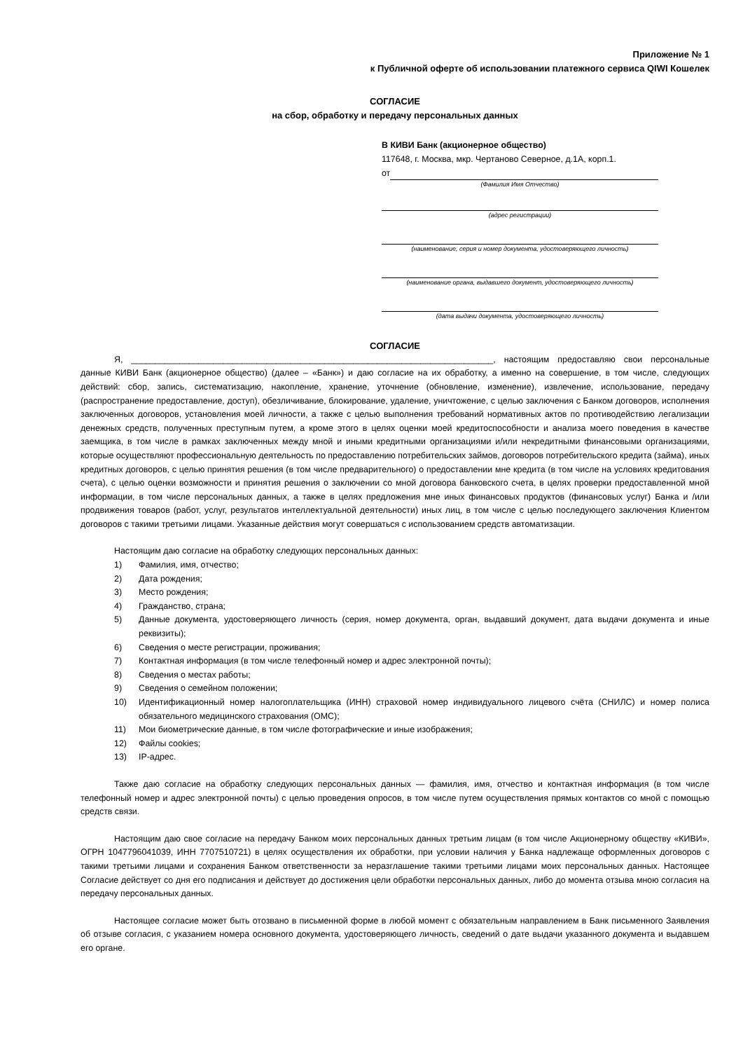Приложение № 1
к Публичной оферте об использовании платежного сервиса QIWI Кошелек
СОГЛАСИЕ
на сбор, обработку и передачу персональных данных
В КИВИ Банк (акционерное общество)
117648, г. Москва, мкр. Чертаново Северное, д.1А, корп.1.
от
(Фамилия Имя Отчество)
(адрес регистрации)
(наименование, серия и номер документа, удостоверяющего личность)
(наименование органа, выдавшего документ, удостоверяющего личность)
(дата выдачи документа, удостоверяющего личность)
СОГЛАСИЕ
Я, ___________________________________________________________________________, настоящим предоставляю свои персональные данные КИВИ Банк (акционерное общество) (далее – «Банк») и даю согласие на их обработку, а именно на совершение, в том числе, следующих действий: сбор, запись, систематизацию, накопление, хранение, уточнение (обновление, изменение), извлечение, использование, передачу (распространение предоставление, доступ), обезличивание, блокирование, удаление, уничтожение, с целью заключения с Банком договоров, исполнения заключенных договоров, установления моей личности, а также с целью выполнения требований нормативных актов по противодействию легализации денежных средств, полученных преступным путем, а кроме этого в целях оценки моей кредитоспособности и анализа моего поведения в качестве заемщика, в том числе в рамках заключенных между мной и иными кредитными организациями и/или некредитными финансовыми организациями, которые осуществляют профессиональную деятельность по предоставлению потребительских займов, договоров потребительского кредита (займа), иных кредитных договоров, с целью принятия решения (в том числе предварительного) о предоставлении мне кредита (в том числе на условиях кредитования счета), с целью оценки возможности и принятия решения о заключении со мной договора банковского счета, в целях проверки предоставленной мной информации, в том числе персональных данных, а также в целях предложения мне иных финансовых продуктов (финансовых услуг) Банка и /или продвижения товаров (работ, услуг, результатов интеллектуальной деятельности) иных лиц, в том числе с целью последующего заключения Клиентом договоров с такими третьими лицами. Указанные действия могут совершаться с использованием средств автоматизации.
Настоящим даю согласие на обработку следующих персональных данных:
1) Фамилия, имя, отчество;
2) Дата рождения;
3) Место рождения;
4) Гражданство, страна;
5) Данные документа, удостоверяющего личность (серия, номер документа, орган, выдавший документ, дата выдачи документа и иные реквизиты);
6) Сведения о месте регистрации, проживания;
7) Контактная информация (в том числе телефонный номер и адрес электронной почты);
8) Сведения о местах работы;
9) Сведения о семейном положении;
10) Идентификационный номер налогоплательщика (ИНН) страховой номер индивидуального лицевого счёта (СНИЛС) и номер полиса обязательного медицинского страхования (ОМС);
11) Мои биометрические данные, в том числе фотографические и иные изображения;
12) Файлы cookies;
13) IP-адрес.
Также даю согласие на обработку следующих персональных данных — фамилия, имя, отчество и контактная информация (в том числе телефонный номер и адрес электронной почты) с целью проведения опросов, в том числе путем осуществления прямых контактов со мной с помощью средств связи.
Настоящим даю свое согласие на передачу Банком моих персональных данных третьим лицам (в том числе Акционерному обществу «КИВИ», ОГРН 1047796041039, ИНН 7707510721) в целях осуществления их обработки, при условии наличия у Банка надлежаще оформленных договоров с такими третьими лицами и сохранения Банком ответственности за неразглашение такими третьими лицами моих персональных данных. Настоящее Согласие действует со дня его подписания и действует до достижения цели обработки персональных данных, либо до момента отзыва мною согласия на передачу персональных данных.
Настоящее согласие может быть отозвано в письменной форме в любой момент с обязательным направлением в Банк письменного Заявления об отзыве согласия, с указанием номера основного документа, удостоверяющего личность, сведений о дате выдачи указанного документа и выдавшем его органе.